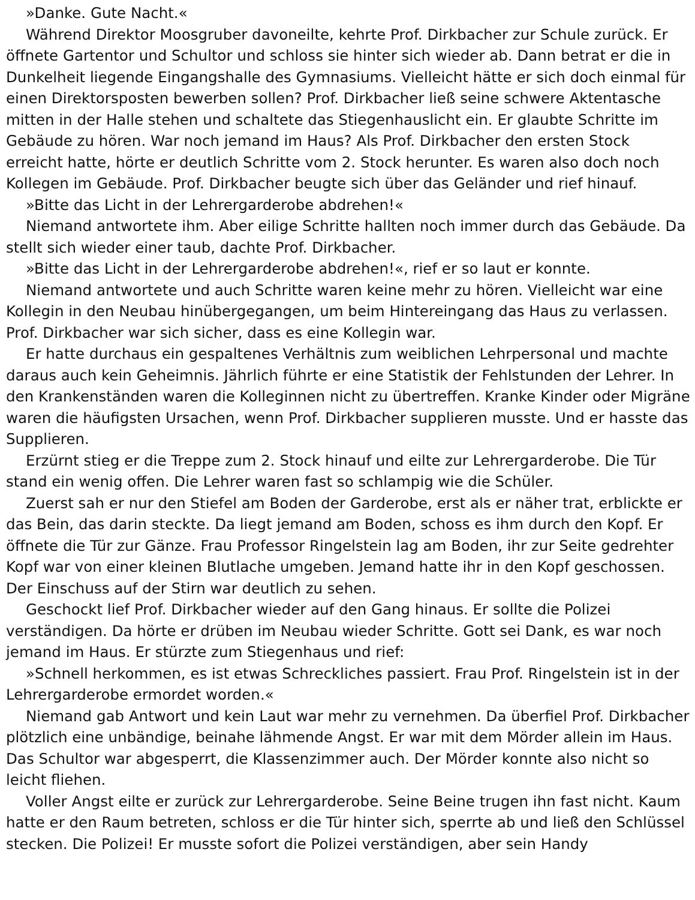»Danke. Gute Nacht.«
Während Direktor Moosgruber davoneilte, kehrte Prof. Dirkbacher zur Schule zurück. Er öffnete Gartentor und Schultor und schloss sie hinter sich wieder ab. Dann betrat er die in Dunkelheit liegende Eingangshalle des Gymnasiums. Vielleicht hätte er sich doch einmal für einen Direktorsposten bewerben sollen? Prof. Dirkbacher ließ seine schwere Aktentasche mitten in der Halle stehen und schaltete das Stiegenhauslicht ein. Er glaubte Schritte im Gebäude zu hören. War noch jemand im Haus? Als Prof. Dirkbacher den ersten Stock erreicht hatte, hörte er deutlich Schritte vom 2. Stock herunter. Es waren also doch noch Kollegen im Gebäude. Prof. Dirkbacher beugte sich über das Geländer und rief hinauf.
»Bitte das Licht in der Lehrergarderobe abdrehen!«
Niemand antwortete ihm. Aber eilige Schritte hallten noch immer durch das Gebäude. Da stellt sich wieder einer taub, dachte Prof. Dirkbacher.
»Bitte das Licht in der Lehrergarderobe abdrehen!«, rief er so laut er konnte.
Niemand antwortete und auch Schritte waren keine mehr zu hören. Vielleicht war eine Kollegin in den Neubau hinübergegangen, um beim Hintereingang das Haus zu verlassen. Prof. Dirkbacher war sich sicher, dass es eine Kollegin war.
Er hatte durchaus ein gespaltenes Verhältnis zum weiblichen Lehrpersonal und machte daraus auch kein Geheimnis. Jährlich führte er eine Statistik der Fehlstunden der Lehrer. In den Krankenständen waren die Kolleginnen nicht zu übertreffen. Kranke Kinder oder Migräne waren die häufigsten Ursachen, wenn Prof. Dirkbacher supplieren musste. Und er hasste das Supplieren.
Erzürnt stieg er die Treppe zum 2. Stock hinauf und eilte zur Lehrergarderobe. Die Tür stand ein wenig offen. Die Lehrer waren fast so schlampig wie die Schüler.
Zuerst sah er nur den Stiefel am Boden der Garderobe, erst als er näher trat, erblickte er das Bein, das darin steckte. Da liegt jemand am Boden, schoss es ihm durch den Kopf. Er öffnete die Tür zur Gänze. Frau Professor Ringelstein lag am Boden, ihr zur Seite gedrehter Kopf war von einer kleinen Blutlache umgeben. Jemand hatte ihr in den Kopf geschossen. Der Einschuss auf der Stirn war deutlich zu sehen.
Geschockt lief Prof. Dirkbacher wieder auf den Gang hinaus. Er sollte die Polizei verständigen. Da hörte er drüben im Neubau wieder Schritte. Gott sei Dank, es war noch jemand im Haus. Er stürzte zum Stiegenhaus und rief:
»Schnell herkommen, es ist etwas Schreckliches passiert. Frau Prof. Ringelstein ist in der Lehrergarderobe ermordet worden.«
Niemand gab Antwort und kein Laut war mehr zu vernehmen. Da überfiel Prof. Dirkbacher plötzlich eine unbändige, beinahe lähmende Angst. Er war mit dem Mörder allein im Haus. Das Schultor war abgesperrt, die Klassenzimmer auch. Der Mörder konnte also nicht so leicht fliehen.
Voller Angst eilte er zurück zur Lehrergarderobe. Seine Beine trugen ihn fast nicht. Kaum hatte er den Raum betreten, schloss er die Tür hinter sich, sperrte ab und ließ den Schlüssel stecken. Die Polizei! Er musste sofort die Polizei verständigen, aber sein Handy